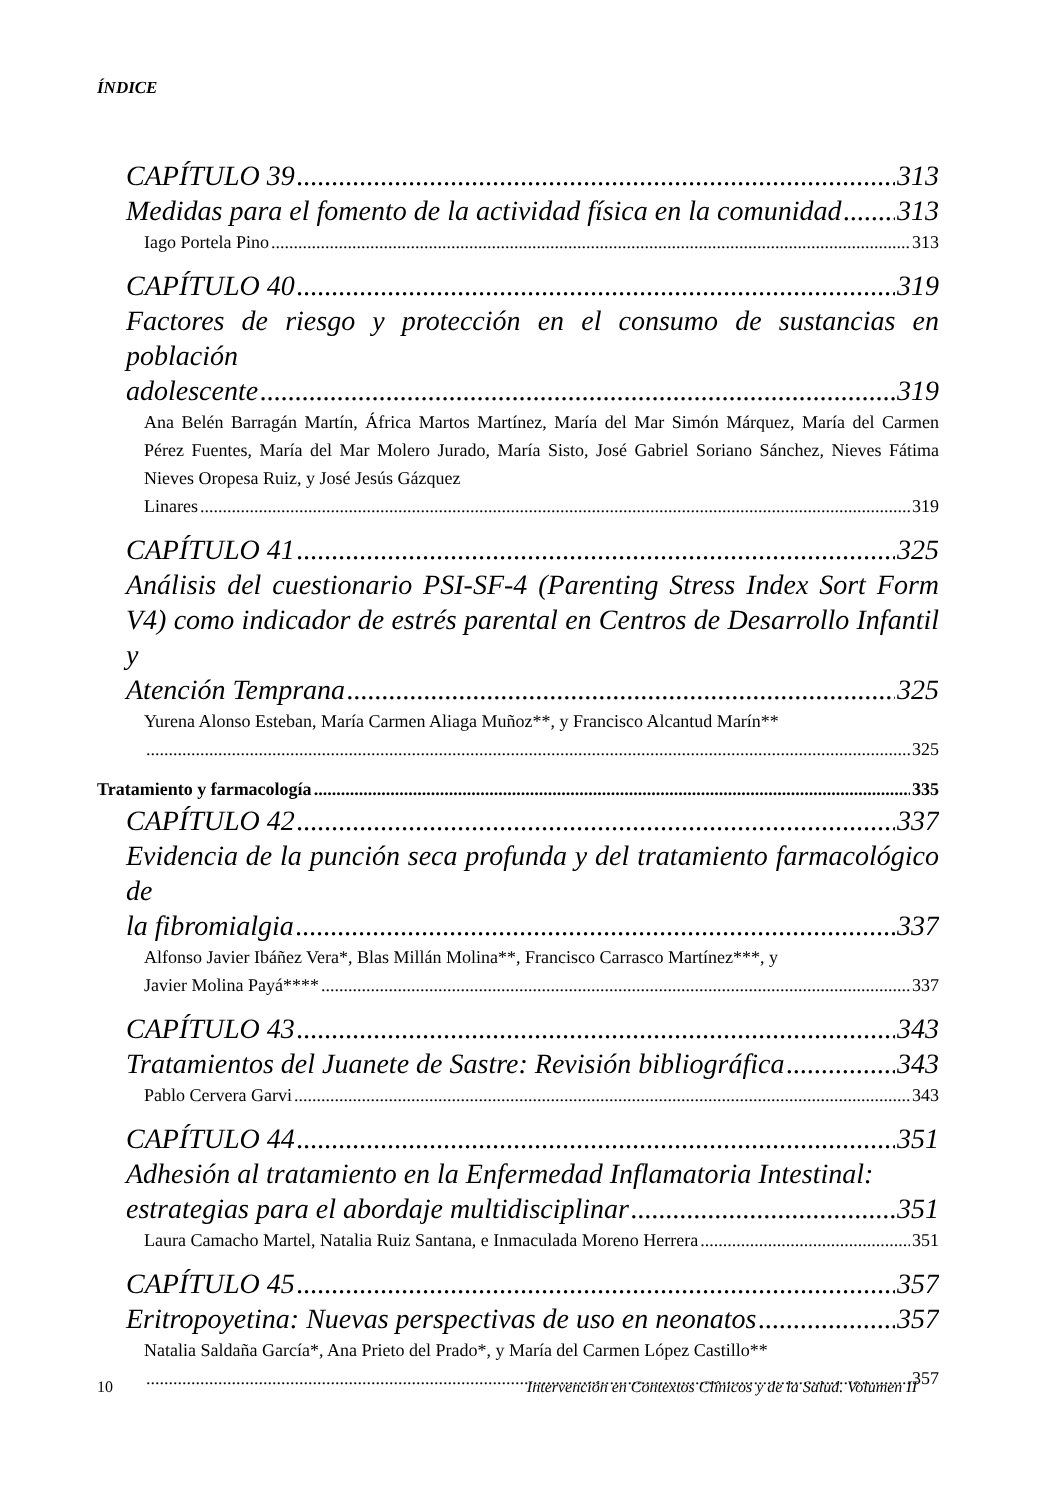ÍNDICE
CAPÍTULO 39 313
Medidas para el fomento de la actividad física en la comunidad 313
Iago Portela Pino 313
CAPÍTULO 40 319
Factores de riesgo y protección en el consumo de sustancias en población
adolescente 319
Ana Belén Barragán Martín, África Martos Martínez, María del Mar Simón Márquez, María del Carmen Pérez Fuentes, María del Mar Molero Jurado, María Sisto, José Gabriel Soriano Sánchez, Nieves Fátima Nieves Oropesa Ruiz, y José Jesús Gázquez
Linares 319
CAPÍTULO 41 325
Análisis del cuestionario PSI-SF-4 (Parenting Stress Index Sort Form V4) como indicador de estrés parental en Centros de Desarrollo Infantil y
Atención Temprana 325
Yurena Alonso Esteban, María Carmen Aliaga Muñoz**, y Francisco Alcantud Marín**
325
Tratamiento y farmacología 335
CAPÍTULO 42 337
Evidencia de la punción seca profunda y del tratamiento farmacológico de
la fibromialgia 337
Alfonso Javier Ibáñez Vera*, Blas Millán Molina**, Francisco Carrasco Martínez***, y
Javier Molina Payá**** 337
CAPÍTULO 43 343
Tratamientos del Juanete de Sastre: Revisión bibliográfica 343
Pablo Cervera Garvi 343
CAPÍTULO 44 351
Adhesión al tratamiento en la Enfermedad Inflamatoria Intestinal:
estrategias para el abordaje multidisciplinar 351
Laura Camacho Martel, Natalia Ruiz Santana, e Inmaculada Moreno Herrera 351
CAPÍTULO 45 357
Eritropoyetina: Nuevas perspectivas de uso en neonatos 357
Natalia Saldaña García*, Ana Prieto del Prado*, y María del Carmen López Castillo**
357
10 Intervención en Contextos Clínicos y de la Salud. Volumen II